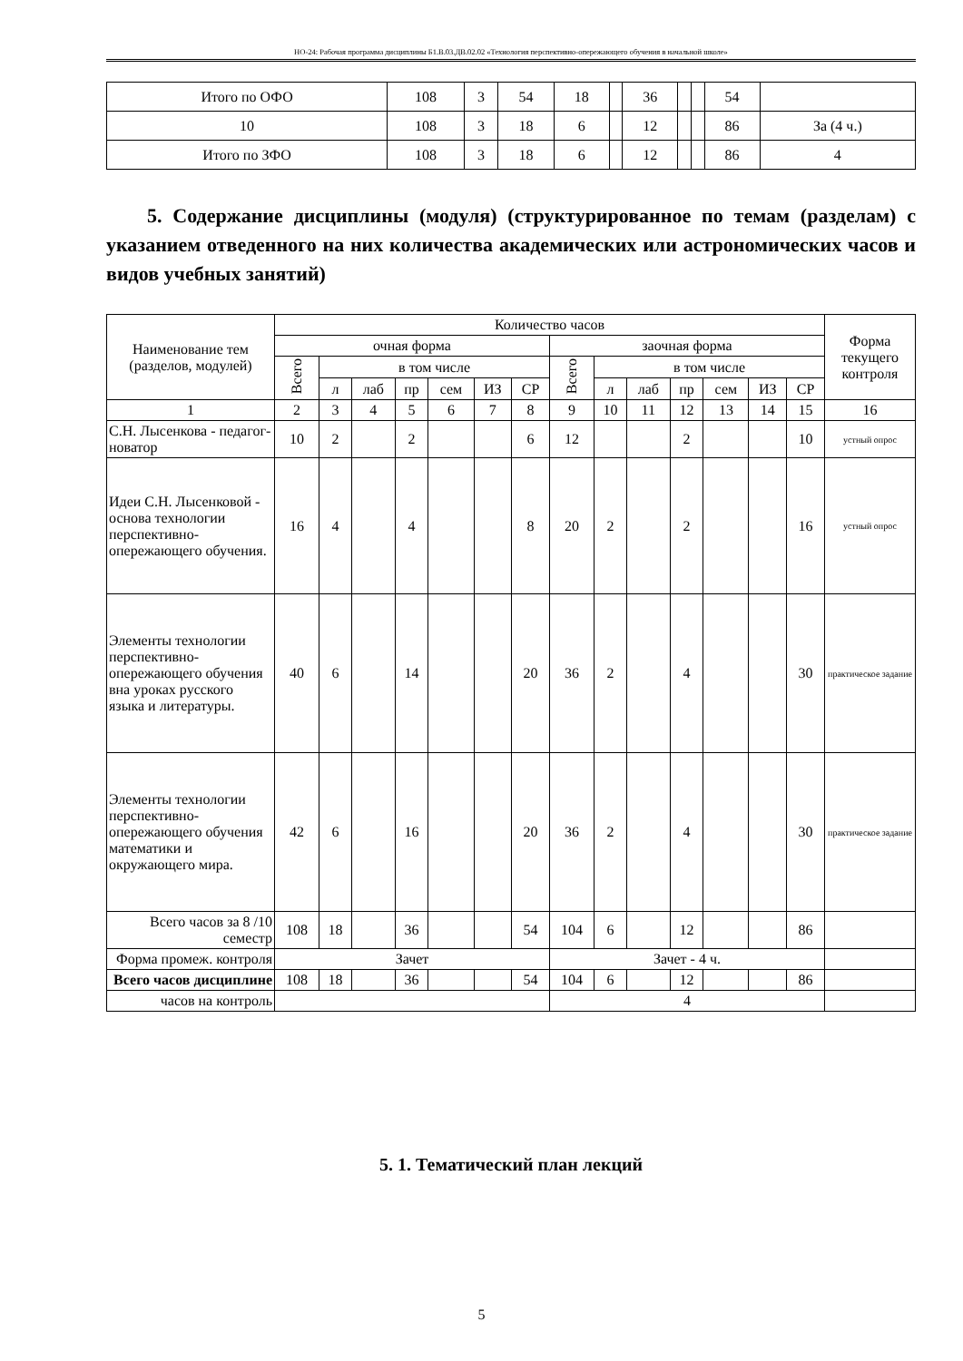НО-24: Рабочая программа дисциплины Б1.В.03.ДВ.02.02 «Технология перспективно-опережающего обучения в начальной школе»
| Итого по ОФО | 108 | 3 | 54 | 18 | | 36 | | | 54 | |
| 10 | 108 | 3 | 18 | 6 | | 12 | | | 86 | За (4 ч.) |
| Итого по ЗФО | 108 | 3 | 18 | 6 | | 12 | | | 86 | 4 |
5. Содержание дисциплины (модуля) (структурированное по темам (разделам) с указанием отведенного на них количества академических или астрономических часов и видов учебных занятий)
| Наименование тем (разделов, модулей) | Количество часов | | | | | | | | | | | | | | Форма текущего контроля |
| --- | --- | --- | --- | --- | --- | --- | --- | --- | --- | --- | --- | --- | --- | --- | --- |
| | очная форма | | | | | | | заочная форма | | | | | | | |
| | Всего | в том числе | | | | | | Всего | в том числе | | | | | | |
| | | л | лаб | пр | сем | ИЗ | СР | | л | лаб | пр | сем | ИЗ | СР | |
| 1 | 2 | 3 | 4 | 5 | 6 | 7 | 8 | 9 | 10 | 11 | 12 | 13 | 14 | 15 | 16 |
| С.Н. Лысенкова - педагог-новатор | 10 | 2 | | 2 | | | 6 | 12 | | | 2 | | | 10 | устный опрос |
| Идеи С.Н. Лысенковой - основа технологии перспективно-опережающего обучения. | 16 | 4 | | 4 | | | 8 | 20 | 2 | | 2 | | | 16 | устный опрос |
| Элементы технологии перспективно-опережающего обучения вна уроках русского языка и литературы. | 40 | 6 | | 14 | | | 20 | 36 | 2 | | 4 | | | 30 | практическое задание |
| Элементы технологии перспективно-опережающего обучения математики и окружающего мира. | 42 | 6 | | 16 | | | 20 | 36 | 2 | | 4 | | | 30 | практическое задание |
| Всего часов за 8 /10 семестр | 108 | 18 | | 36 | | | 54 | 104 | 6 | | 12 | | | 86 | |
| Форма промеж. контроля | Зачет | | | | | | | Зачет - 4 ч. | | | | | | | |
| Всего часов дисциплине | 108 | 18 | | 36 | | | 54 | 104 | 6 | | 12 | | | 86 | |
| часов на контроль | | | | | | | | 4 | | | | | | | |
5. 1. Тематический план лекций
5